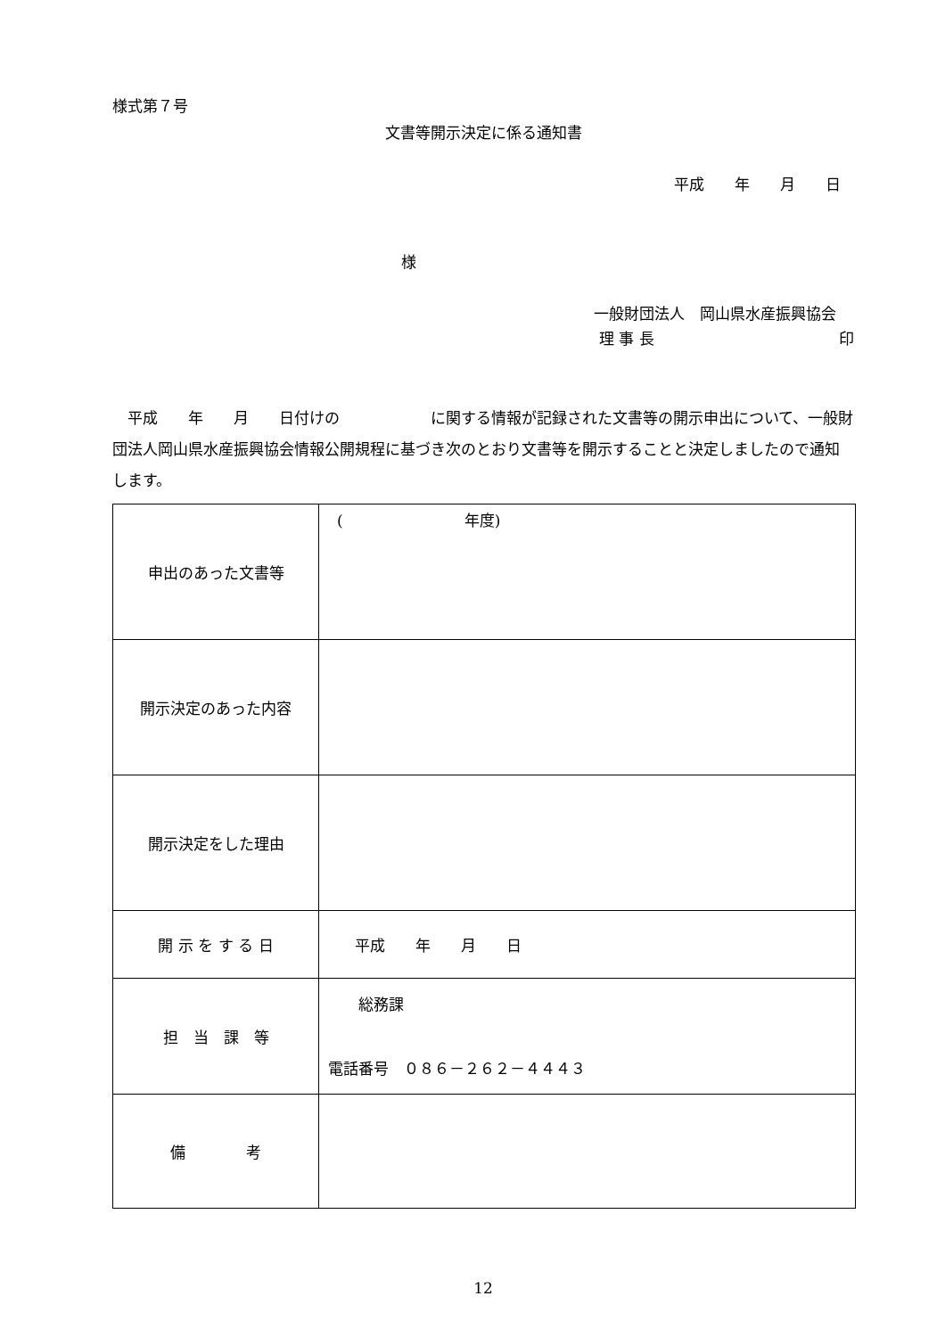様式第７号
文書等開示決定に係る通知書
平成　　年　　月　　日
様
一般財団法人　岡山県水産振興協会
理 事 長 印
　平成　　年　　月　　日付けの　　　　　　に関する情報が記録された文書等の開示申出について、一般財団法人岡山県水産振興協会情報公開規程に基づき次のとおり文書等を開示することと決定しましたので通知します。
| 申出のあった文書等 | ( 年度) |
| 開示決定のあった内容 | |
| 開示決定をした理由 | |
| 開 示 を す る 日 | 平成 年 月 日 |
| 担 当 課 等 | 総務課 電話番号 ０８６－２６２－４４４３ |
| 備 考 | |
12